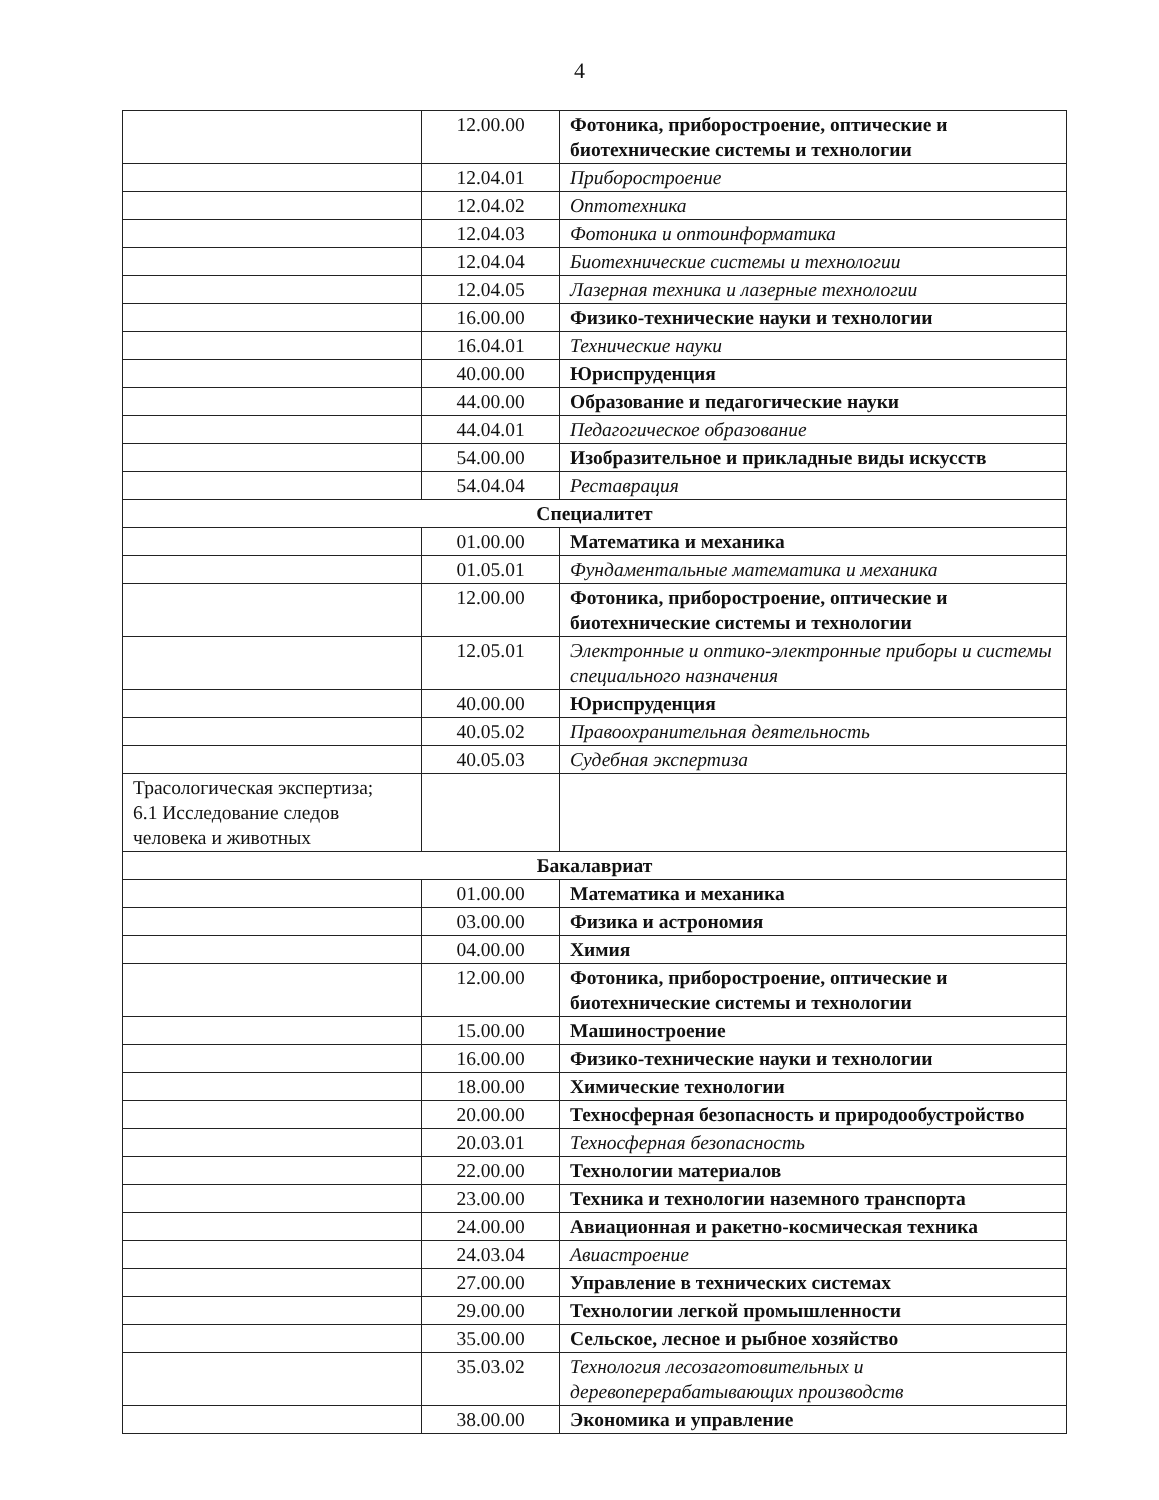4
| | 12.00.00 | Фотоника, приборостроение, оптические и биотехнические системы и технологии |
| | 12.04.01 | Приборостроение |
| | 12.04.02 | Оптотехника |
| | 12.04.03 | Фотоника и оптоинформатика |
| | 12.04.04 | Биотехнические системы и технологии |
| | 12.04.05 | Лазерная техника и лазерные технологии |
| | 16.00.00 | Физико-технические науки и технологии |
| | 16.04.01 | Технические науки |
| | 40.00.00 | Юриспруденция |
| | 44.00.00 | Образование и педагогические науки |
| | 44.04.01 | Педагогическое образование |
| | 54.00.00 | Изобразительное и прикладные виды искусств |
| | 54.04.04 | Реставрация |
| Специалитет | | |
| | 01.00.00 | Математика и механика |
| | 01.05.01 | Фундаментальные математика и механика |
| | 12.00.00 | Фотоника, приборостроение, оптические и биотехнические системы и технологии |
| | 12.05.01 | Электронные и оптико-электронные приборы и системы специального назначения |
| | 40.00.00 | Юриспруденция |
| | 40.05.02 | Правоохранительная деятельность |
| | 40.05.03 | Судебная экспертиза |
| Трасологическая экспертиза; 6.1 Исследование следов человека и животных | | |
| Бакалавриат | | |
| | 01.00.00 | Математика и механика |
| | 03.00.00 | Физика и астрономия |
| | 04.00.00 | Химия |
| | 12.00.00 | Фотоника, приборостроение, оптические и биотехнические системы и технологии |
| | 15.00.00 | Машиностроение |
| | 16.00.00 | Физико-технические науки и технологии |
| | 18.00.00 | Химические технологии |
| | 20.00.00 | Техносферная безопасность и природообустройство |
| | 20.03.01 | Техносферная безопасность |
| | 22.00.00 | Технологии материалов |
| | 23.00.00 | Техника и технологии наземного транспорта |
| | 24.00.00 | Авиационная и ракетно-космическая техника |
| | 24.03.04 | Авиастроение |
| | 27.00.00 | Управление в технических системах |
| | 29.00.00 | Технологии легкой промышленности |
| | 35.00.00 | Сельское, лесное и рыбное хозяйство |
| | 35.03.02 | Технология лесозаготовительных и деревоперерабатывающих производств |
| | 38.00.00 | Экономика и управление |